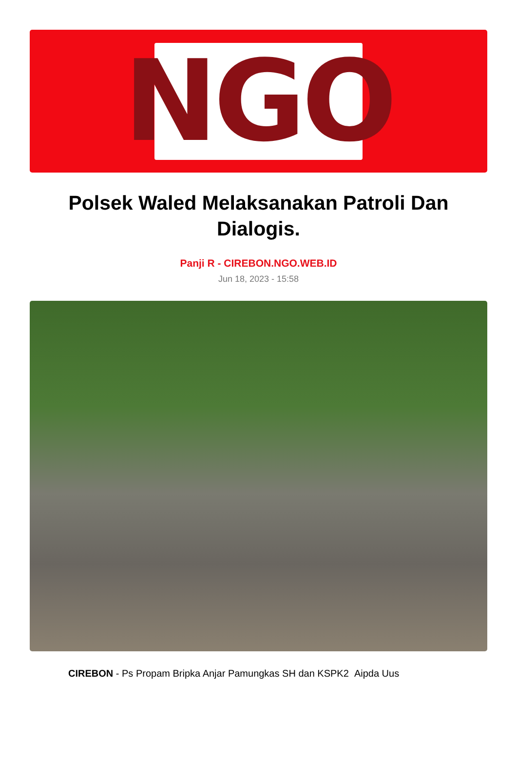NGO
Polsek Waled Melaksanakan Patroli Dan Dialogis.
Panji R - CIREBON.NGO.WEB.ID
Jun 18, 2023 - 15:58
CIREBON - Ps Propam Bripka Anjar Pamungkas SH dan KSPK2 Aipda Uus